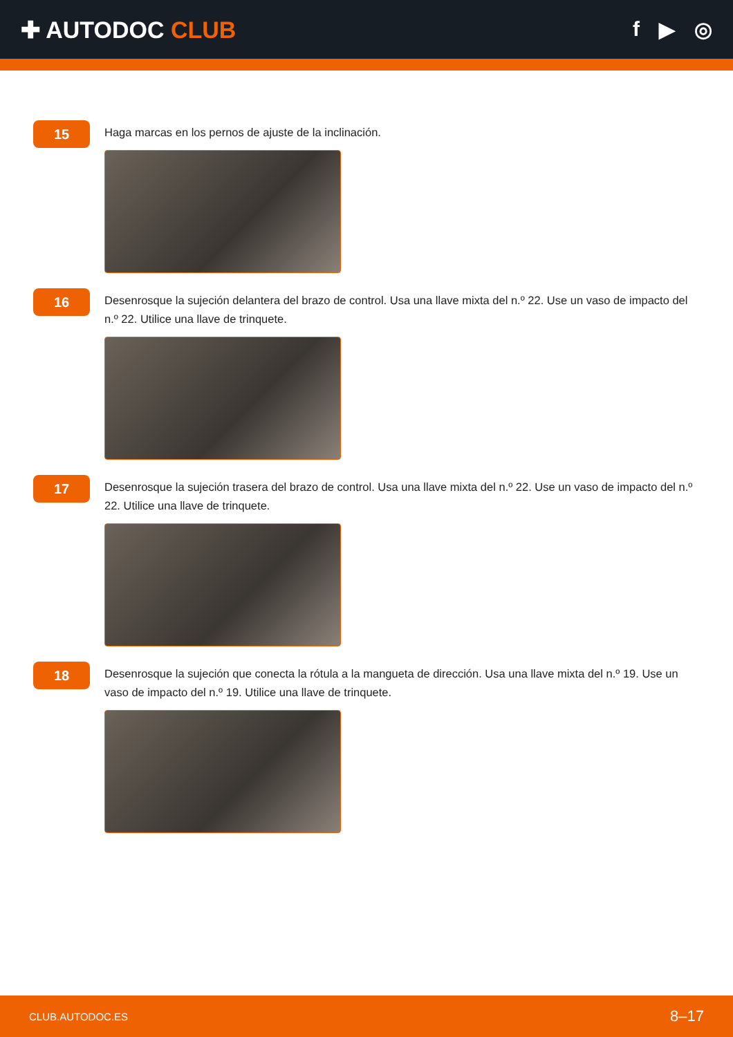✚ AUTODOC CLUB f ▶ ◎
15
Haga marcas en los pernos de ajuste de la inclinación.
16
Desenrosque la sujeción delantera del brazo de control. Usa una llave mixta del n.º 22. Use un vaso de impacto del n.º 22. Utilice una llave de trinquete.
17
Desenrosque la sujeción trasera del brazo de control. Usa una llave mixta del n.º 22. Use un vaso de impacto del n.º 22. Utilice una llave de trinquete.
18
Desenrosque la sujeción que conecta la rótula a la mangueta de dirección. Usa una llave mixta del n.º 19. Use un vaso de impacto del n.º 19. Utilice una llave de trinquete.
CLUB.AUTODOC.ES 8–17